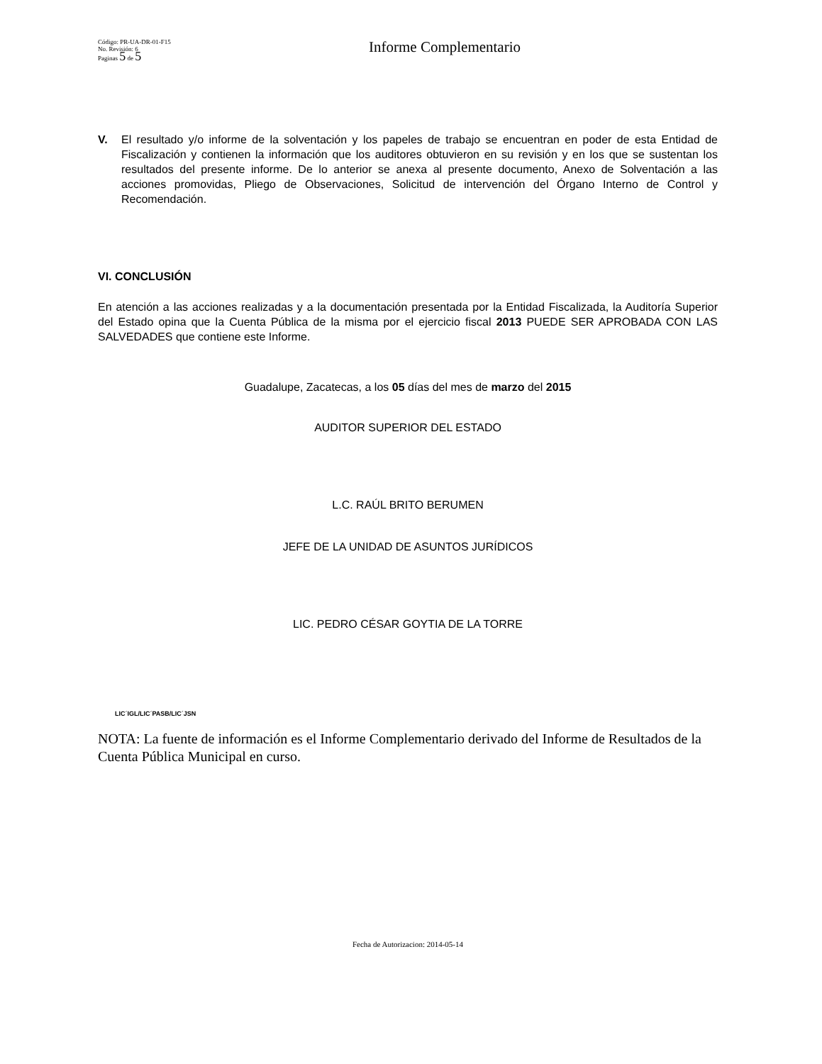Código: PR-UA-DR-01-F15
No. Revisión: 6
Paginas 5 de 5
Informe Complementario
V. El resultado y/o informe de la solventación y los papeles de trabajo se encuentran en poder de esta Entidad de Fiscalización y contienen la información que los auditores obtuvieron en su revisión y en los que se sustentan los resultados del presente informe. De lo anterior se anexa al presente documento, Anexo de Solventación a las acciones promovidas, Pliego de Observaciones, Solicitud de intervención del Órgano Interno de Control y Recomendación.
VI. CONCLUSIÓN
En atención a las acciones realizadas y a la documentación presentada por la Entidad Fiscalizada, la Auditoría Superior del Estado opina que la Cuenta Pública de la misma por el ejercicio fiscal 2013 PUEDE SER APROBADA CON LAS SALVEDADES que contiene este Informe.
Guadalupe, Zacatecas, a los 05 días del mes de marzo del 2015
AUDITOR SUPERIOR DEL ESTADO
L.C. RAÚL BRITO BERUMEN
JEFE DE LA UNIDAD DE ASUNTOS JURÍDICOS
LIC. PEDRO CÉSAR GOYTIA DE LA TORRE
LIC´IGL/LIC´PASB/LIC´JSN
NOTA: La fuente de información es el Informe Complementario derivado del Informe de Resultados de la Cuenta Pública Municipal en curso.
Fecha de Autorizacion: 2014-05-14